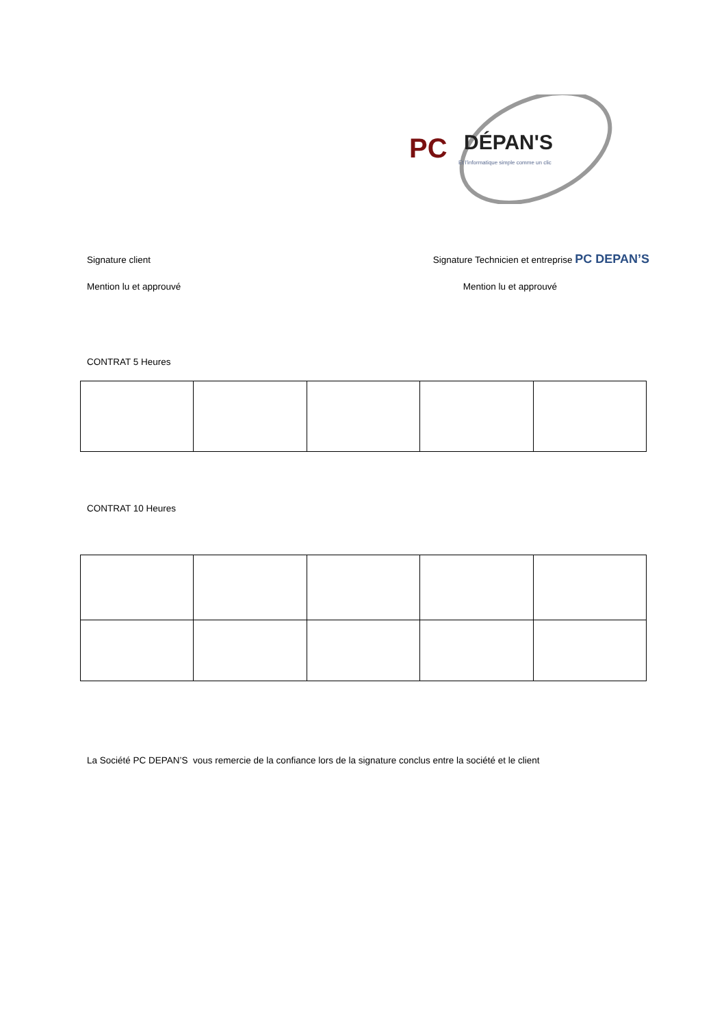PC
DÉPAN'S
Et l'informatique simple comme un clic
Signature client Signature Technicien et entreprise PC DEPAN’S
Mention lu et approuvé Mention lu et approuvé
CONTRAT 5 Heures
CONTRAT 10 Heures
La Société PC DEPAN’S vous remercie de la confiance lors de la signature conclus entre la société et le client